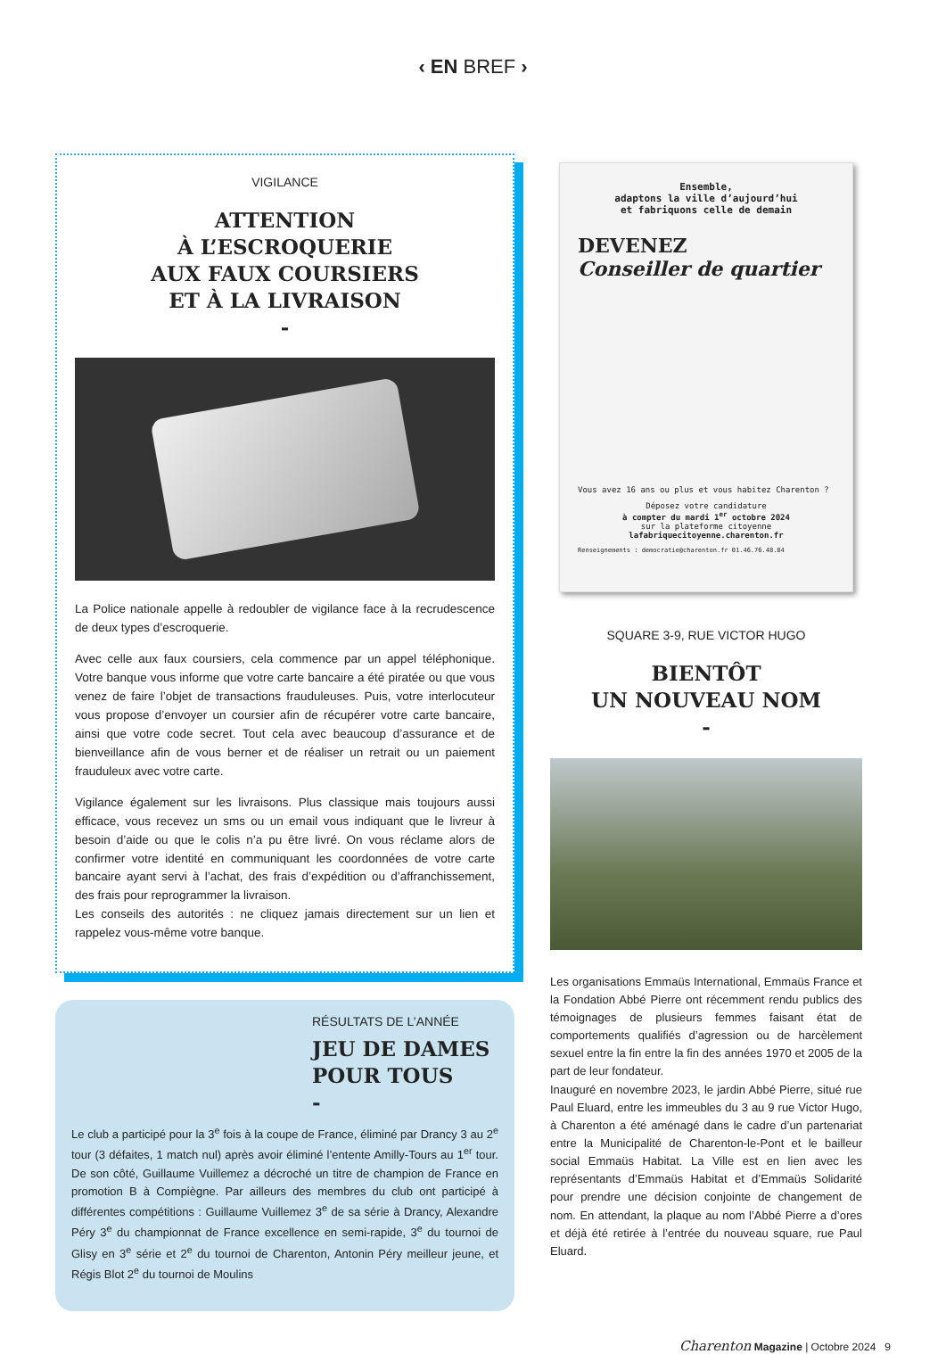‹ EN BREF ›
VIGILANCE
ATTENTION
À L’ESCROQUERIE
AUX FAUX COURSIERS
ET À LA LIVRAISON
-
La Police nationale appelle à redoubler de vigilance face à la recrudescence de deux types d’escroquerie.
Avec celle aux faux coursiers, cela commence par un appel téléphonique. Votre banque vous informe que votre carte bancaire a été piratée ou que vous venez de faire l’objet de transactions frauduleuses. Puis, votre interlocuteur vous propose d’envoyer un coursier afin de récupérer votre carte bancaire, ainsi que votre code secret. Tout cela avec beaucoup d’assurance et de bienveillance afin de vous berner et de réaliser un retrait ou un paiement frauduleux avec votre carte.
Vigilance également sur les livraisons. Plus classique mais toujours aussi efficace, vous recevez un sms ou un email vous indiquant que le livreur à besoin d’aide ou que le colis n’a pu être livré. On vous réclame alors de confirmer votre identité en communiquant les coordonnées de votre carte bancaire ayant servi à l’achat, des frais d’expédition ou d’affranchissement, des frais pour reprogrammer la livraison.
Les conseils des autorités : ne cliquez jamais directement sur un lien et rappelez vous-même votre banque.
RÉSULTATS DE L’ANNÉE
JEU DE DAMES
POUR TOUS
-
Le club a participé pour la 3<sup>e</sup> fois à la coupe de France, éliminé par Drancy 3 au 2<sup>e</sup> tour (3 défaites, 1 match nul) après avoir éliminé l’entente Amilly-Tours au 1<sup>er</sup> tour. De son côté, Guillaume Vuillemez a décroché un titre de champion de France en promotion B à Compiègne. Par ailleurs des membres du club ont participé à différentes compétitions : Guillaume Vuillemez 3<sup>e</sup> de sa série à Drancy, Alexandre Péry 3<sup>e</sup> du championnat de France excellence en semi-rapide, 3<sup>e</sup> du tournoi de Glisy en 3<sup>e</sup> série et 2<sup>e</sup> du tournoi de Charenton, Antonin Péry meilleur jeune, et Régis Blot 2<sup>e</sup> du tournoi de Moulins
Ensemble,
adaptons la ville d’aujourd’hui
et fabriquons celle de demain
DEVENEZ
Conseiller de quartier
Vous avez 16 ans ou plus et vous habitez Charenton ?
Déposez votre candidature
à compter du mardi 1<sup>er</sup> octobre 2024
sur la plateforme citoyenne
lafabriquecitoyenne.charenton.fr
Renseignements : democratie@charenton.fr 01.46.76.48.84
SQUARE 3-9, RUE VICTOR HUGO
BIENTÔT
UN NOUVEAU NOM
-
Les organisations Emmaüs International, Emmaüs France et la Fondation Abbé Pierre ont récemment rendu publics des témoignages de plusieurs femmes faisant état de comportements qualifiés d’agression ou de harcèlement sexuel entre la fin entre la fin des années 1970 et 2005 de la part de leur fondateur.
Inauguré en novembre 2023, le jardin Abbé Pierre, situé rue Paul Eluard, entre les immeubles du 3 au 9 rue Victor Hugo, à Charenton a été aménagé dans le cadre d’un partenariat entre la Municipalité de Charenton-le-Pont et le bailleur social Emmaüs Habitat. La Ville est en lien avec les représentants d’Emmaüs Habitat et d’Emmaüs Solidarité pour prendre une décision conjointe de changement de nom. En attendant, la plaque au nom l’Abbé Pierre a d’ores et déjà été retirée à l’entrée du nouveau square, rue Paul Eluard.
Charenton Magazine | Octobre 2024 9